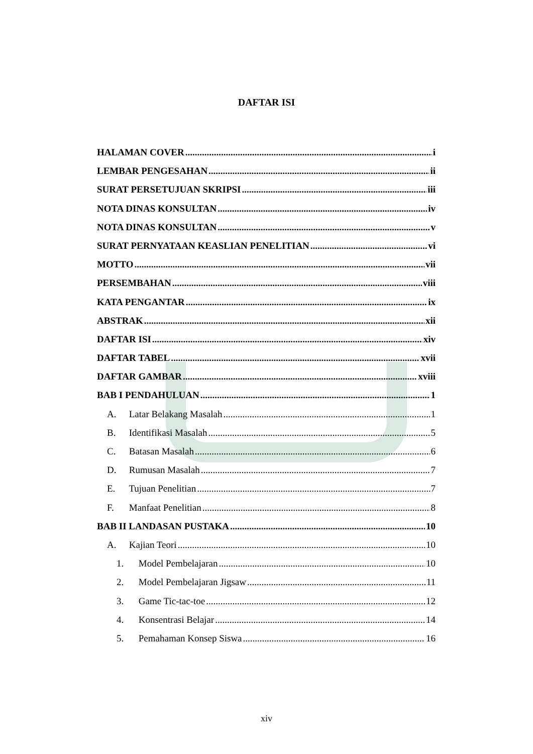DAFTAR ISI
HALAMAN COVER i
LEMBAR PENGESAHAN ii
SURAT PERSETUJUAN SKRIPSI iii
NOTA DINAS KONSULTAN iv
NOTA DINAS KONSULTAN v
SURAT PERNYATAAN KEASLIAN PENELITIAN vi
MOTTO vii
PERSEMBAHAN viii
KATA PENGANTAR ix
ABSTRAK xii
DAFTAR ISI xiv
DAFTAR TABEL xvii
DAFTAR GAMBAR xviii
BAB I PENDAHULUAN 1
A. Latar Belakang Masalah 1
B. Identifikasi Masalah 5
C. Batasan Masalah 6
D. Rumusan Masalah 7
E. Tujuan Penelitian 7
F. Manfaat Penelitian 8
BAB II LANDASAN PUSTAKA 10
A. Kajian Teori 10
1. Model Pembelajaran 10
2. Model Pembelajaran Jigsaw 11
3. Game Tic-tac-toe 12
4. Konsentrasi Belajar 14
5. Pemahaman Konsep Siswa 16
xiv